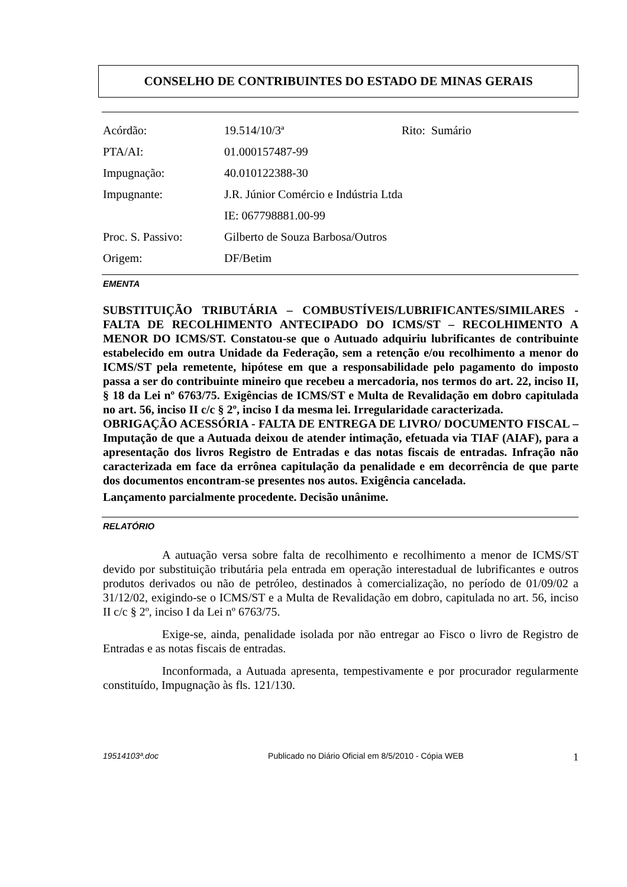CONSELHO DE CONTRIBUINTES DO ESTADO DE MINAS GERAIS
Acórdão: 19.514/10/3ª Rito: Sumário
PTA/AI: 01.000157487-99
Impugnação: 40.010122388-30
Impugnante: J.R. Júnior Comércio e Indústria Ltda
IE: 067798881.00-99
Proc. S. Passivo: Gilberto de Souza Barbosa/Outros
Origem: DF/Betim
EMENTA
SUBSTITUIÇÃO TRIBUTÁRIA – COMBUSTÍVEIS/LUBRIFICANTES/SIMILARES - FALTA DE RECOLHIMENTO ANTECIPADO DO ICMS/ST – RECOLHIMENTO A MENOR DO ICMS/ST. Constatou-se que o Autuado adquiriu lubrificantes de contribuinte estabelecido em outra Unidade da Federação, sem a retenção e/ou recolhimento a menor do ICMS/ST pela remetente, hipótese em que a responsabilidade pelo pagamento do imposto passa a ser do contribuinte mineiro que recebeu a mercadoria, nos termos do art. 22, inciso II, § 18 da Lei nº 6763/75. Exigências de ICMS/ST e Multa de Revalidação em dobro capitulada no art. 56, inciso II c/c § 2º, inciso I da mesma lei. Irregularidade caracterizada.
OBRIGAÇÃO ACESSÓRIA - FALTA DE ENTREGA DE LIVRO/ DOCUMENTO FISCAL – Imputação de que a Autuada deixou de atender intimação, efetuada via TIAF (AIAF), para a apresentação dos livros Registro de Entradas e das notas fiscais de entradas. Infração não caracterizada em face da errônea capitulação da penalidade e em decorrência de que parte dos documentos encontram-se presentes nos autos. Exigência cancelada.
Lançamento parcialmente procedente. Decisão unânime.
RELATÓRIO
A autuação versa sobre falta de recolhimento e recolhimento a menor de ICMS/ST devido por substituição tributária pela entrada em operação interestadual de lubrificantes e outros produtos derivados ou não de petróleo, destinados à comercialização, no período de 01/09/02 a 31/12/02, exigindo-se o ICMS/ST e a Multa de Revalidação em dobro, capitulada no art. 56, inciso II c/c § 2º, inciso I da Lei nº 6763/75.
Exige-se, ainda, penalidade isolada por não entregar ao Fisco o livro de Registro de Entradas e as notas fiscais de entradas.
Inconformada, a Autuada apresenta, tempestivamente e por procurador regularmente constituído, Impugnação às fls. 121/130.
19514103ª.doc Publicado no Diário Oficial em 8/5/2010 - Cópia WEB 1